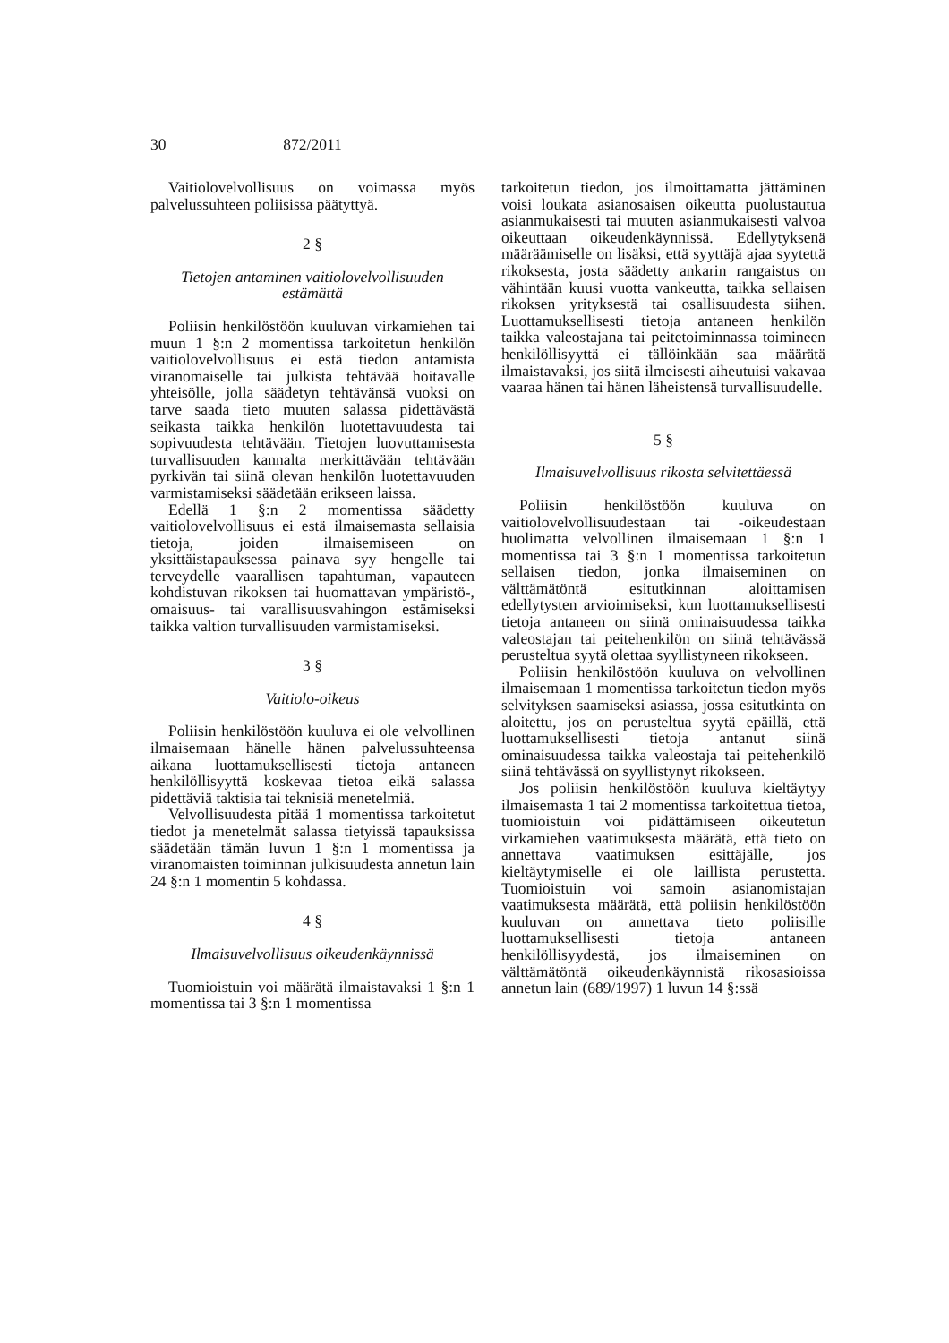30 872/2011
Vaitiolovelvollisuus on voimassa myös palvelussuhteen poliisissa päätyttyä.
2 §
Tietojen antaminen vaitiolovelvollisuuden estämättä
Poliisin henkilöstöön kuuluvan virkamiehen tai muun 1 §:n 2 momentissa tarkoitetun henkilön vaitiolovelvollisuus ei estä tiedon antamista viranomaiselle tai julkista tehtävää hoitavalle yhteisölle, jolla säädetyn tehtävänsä vuoksi on tarve saada tieto muuten salassa pidettävästä seikasta taikka henkilön luotettavuudesta tai sopivuudesta tehtävään. Tietojen luovuttamisesta turvallisuuden kannalta merkittävään tehtävään pyrkivän tai siinä olevan henkilön luotettavuuden varmistamiseksi säädetään erikseen laissa.
Edellä 1 §:n 2 momentissa säädetty vaitiolovelvollisuus ei estä ilmaisemasta sellaisia tietoja, joiden ilmaisemiseen on yksittäistapauksessa painava syy hengelle tai terveydelle vaarallisen tapahtuman, vapauteen kohdistuvan rikoksen tai huomattavan ympäristö-, omaisuus- tai varallisuusvahingon estämiseksi taikka valtion turvallisuuden varmistamiseksi.
3 §
Vaitiolo-oikeus
Poliisin henkilöstöön kuuluva ei ole velvollinen ilmaisemaan hänelle hänen palvelussuhteensa aikana luottamuksellisesti tietoja antaneen henkilöllisyyttä koskevaa tietoa eikä salassa pidettäviä taktisia tai teknisiä menetelmiä.
Velvollisuudesta pitää 1 momentissa tarkoitetut tiedot ja menetelmät salassa tietyissä tapauksissa säädetään tämän luvun 1 §:n 1 momentissa ja viranomaisten toiminnan julkisuudesta annetun lain 24 §:n 1 momentin 5 kohdassa.
4 §
Ilmaisuvelvollisuus oikeudenkäynnissä
Tuomioistuin voi määrätä ilmaistavaksi 1 §:n 1 momentissa tai 3 §:n 1 momentissa
tarkoitetun tiedon, jos ilmoittamatta jättäminen voisi loukata asianosaisen oikeutta puolustautua asianmukaisesti tai muuten asianmukaisesti valvoa oikeuttaan oikeudenkäynnissä. Edellytyksenä määräämiselle on lisäksi, että syyttäjä ajaa syytettä rikoksesta, josta säädetty ankarin rangaistus on vähintään kuusi vuotta vankeutta, taikka sellaisen rikoksen yrityksestä tai osallisuudesta siihen. Luottamuksellisesti tietoja antaneen henkilön taikka valeostajana tai peitetoiminnassa toimineen henkilöllisyyttä ei tällöinkään saa määrätä ilmaistavaksi, jos siitä ilmeisesti aiheutuisi vakavaa vaaraa hänen tai hänen läheistensä turvallisuudelle.
5 §
Ilmaisuvelvollisuus rikosta selvitettäessä
Poliisin henkilöstöön kuuluva on vaitiolovelvollisuudestaan tai -oikeudestaan huolimatta velvollinen ilmaisemaan 1 §:n 1 momentissa tai 3 §:n 1 momentissa tarkoitetun sellaisen tiedon, jonka ilmaiseminen on välttämätöntä esitutkinnan aloittamisen edellytysten arvioimiseksi, kun luottamuksellisesti tietoja antaneen on siinä ominaisuudessa taikka valeostajan tai peitehenkilön on siinä tehtävässä perusteltua syytä olettaa syyllistyneen rikokseen.
Poliisin henkilöstöön kuuluva on velvollinen ilmaisemaan 1 momentissa tarkoitetun tiedon myös selvityksen saamiseksi asiassa, jossa esitutkinta on aloitettu, jos on perusteltua syytä epäillä, että luottamuksellisesti tietoja antanut siinä ominaisuudessa taikka valeostaja tai peitehenkilö siinä tehtävässä on syyllistynyt rikokseen.
Jos poliisin henkilöstöön kuuluva kieltäytyy ilmaisemasta 1 tai 2 momentissa tarkoitettua tietoa, tuomioistuin voi pidättämiseen oikeutetun virkamiehen vaatimuksesta määrätä, että tieto on annettava vaatimuksen esittäjälle, jos kieltäytymiselle ei ole laillista perustetta. Tuomioistuin voi samoin asianomistajan vaatimuksesta määrätä, että poliisin henkilöstöön kuuluvan on annettava tieto poliisille luottamuksellisesti tietoja antaneen henkilöllisyydestä, jos ilmaiseminen on välttämätöntä oikeudenkäynnistä rikosasioissa annetun lain (689/1997) 1 luvun 14 §:ssä